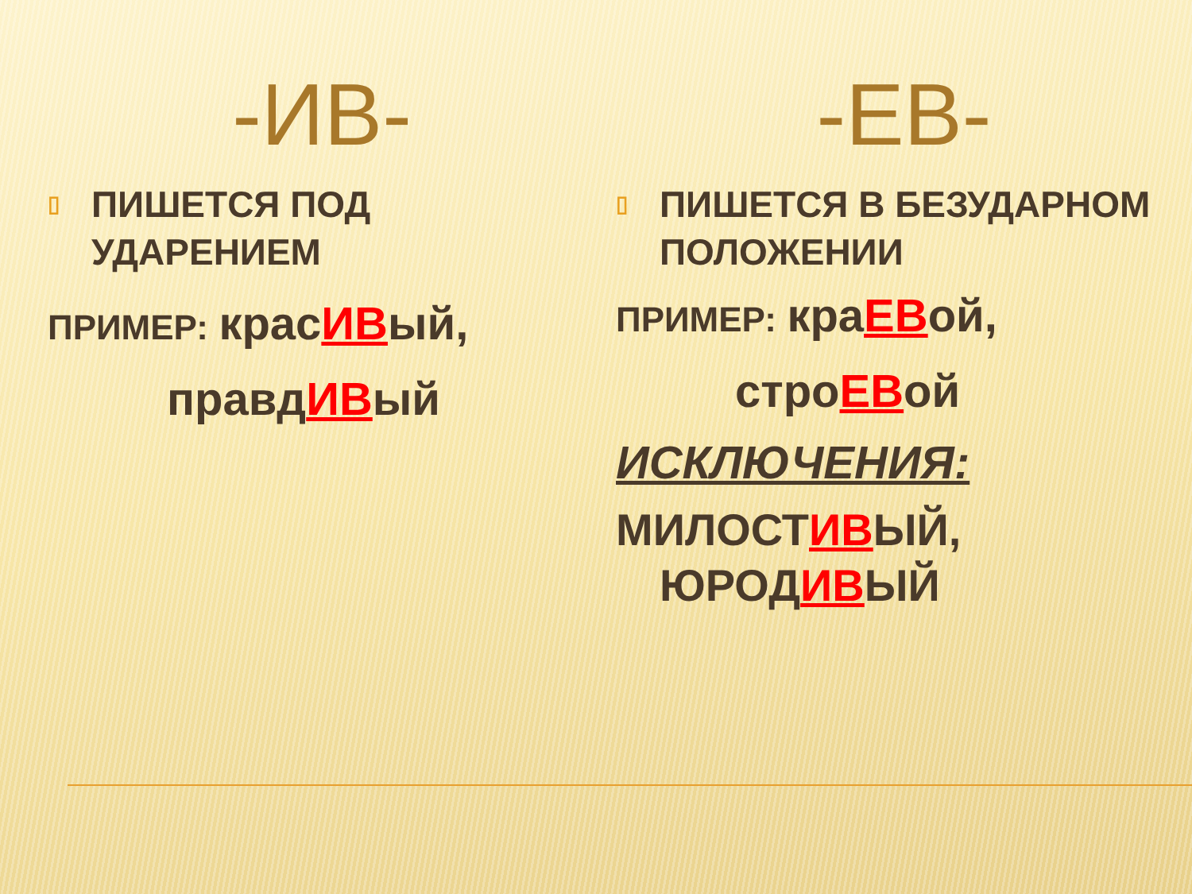-ИВ-
▯
ПИШЕТСЯ ПОД УДАРЕНИЕМ
ПРИМЕР: красИВый,
правдИВый
-ЕВ-
▯
ПИШЕТСЯ В БЕЗУДАРНОМ ПОЛОЖЕНИИ
ПРИМЕР: краЕВой,
строЕВой
ИСКЛЮЧЕНИЯ:
МИЛОСТИВЫЙ,
ЮРОДИВЫЙ